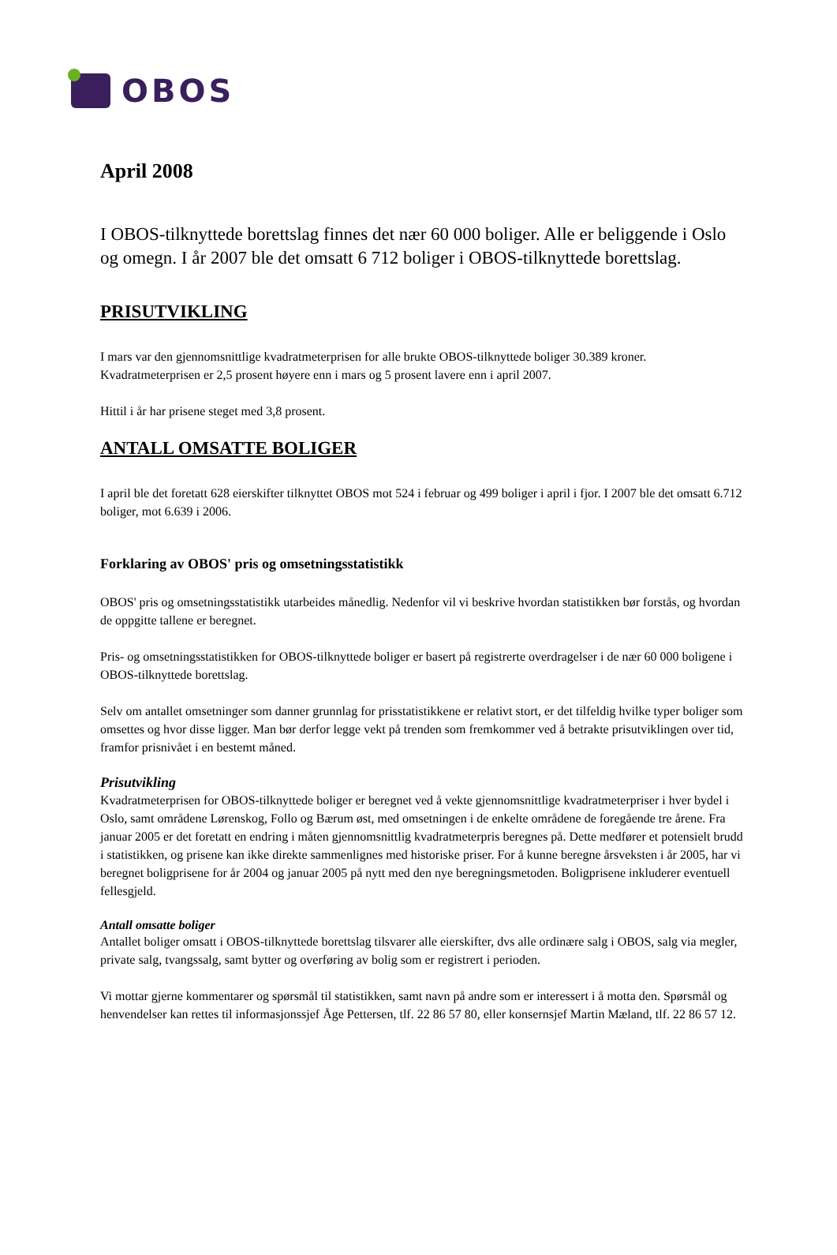OBOS
April 2008
I OBOS-tilknyttede borettslag finnes det nær 60 000 boliger. Alle er beliggende i Oslo og omegn. I år 2007 ble det omsatt 6 712 boliger i OBOS-tilknyttede borettslag.
PRISUTVIKLING
I mars var den gjennomsnittlige kvadratmeterprisen for alle brukte OBOS-tilknyttede boliger 30.389 kroner. Kvadratmeterprisen er 2,5 prosent høyere enn i mars og 5 prosent lavere enn i april 2007.
Hittil i år har prisene steget med 3,8 prosent.
ANTALL OMSATTE BOLIGER
I april ble det foretatt 628 eierskifter tilknyttet OBOS mot 524 i februar og 499 boliger i april i fjor. I 2007 ble det omsatt 6.712 boliger, mot 6.639 i 2006.
Forklaring av OBOS' pris og omsetningsstatistikk
OBOS' pris og omsetningsstatistikk utarbeides månedlig. Nedenfor vil vi beskrive hvordan statistikken bør forstås, og hvordan de oppgitte tallene er beregnet.
Pris- og omsetningsstatistikken for OBOS-tilknyttede boliger er basert på registrerte overdragelser i de nær 60 000 boligene i OBOS-tilknyttede borettslag.
Selv om antallet omsetninger som danner grunnlag for prisstatistikkene er relativt stort, er det tilfeldig hvilke typer boliger som omsettes og hvor disse ligger. Man bør derfor legge vekt på trenden som fremkommer ved å betrakte prisutviklingen over tid, framfor prisnivået i en bestemt måned.
Prisutvikling
Kvadratmeterprisen for OBOS-tilknyttede boliger er beregnet ved å vekte gjennomsnittlige kvadratmeterpriser i hver bydel i Oslo, samt områdene Lørenskog, Follo og Bærum øst, med omsetningen i de enkelte områdene de foregående tre årene. Fra januar 2005 er det foretatt en endring i måten gjennomsnittlig kvadratmeterpris beregnes på. Dette medfører et potensielt brudd i statistikken, og prisene kan ikke direkte sammenlignes med historiske priser. For å kunne beregne årsveksten i år 2005, har vi beregnet boligprisene for år 2004 og januar 2005 på nytt med den nye beregningsmetoden. Boligprisene inkluderer eventuell fellesgjeld.
Antall omsatte boliger
Antallet boliger omsatt i OBOS-tilknyttede borettslag tilsvarer alle eierskifter, dvs alle ordinære salg i OBOS, salg via megler, private salg, tvangssalg, samt bytter og overføring av bolig som er registrert i perioden.
Vi mottar gjerne kommentarer og spørsmål til statistikken, samt navn på andre som er interessert i å motta den. Spørsmål og henvendelser kan rettes til informasjonssjef Åge Pettersen, tlf. 22 86 57 80, eller konsernsjef Martin Mæland, tlf. 22 86 57 12.